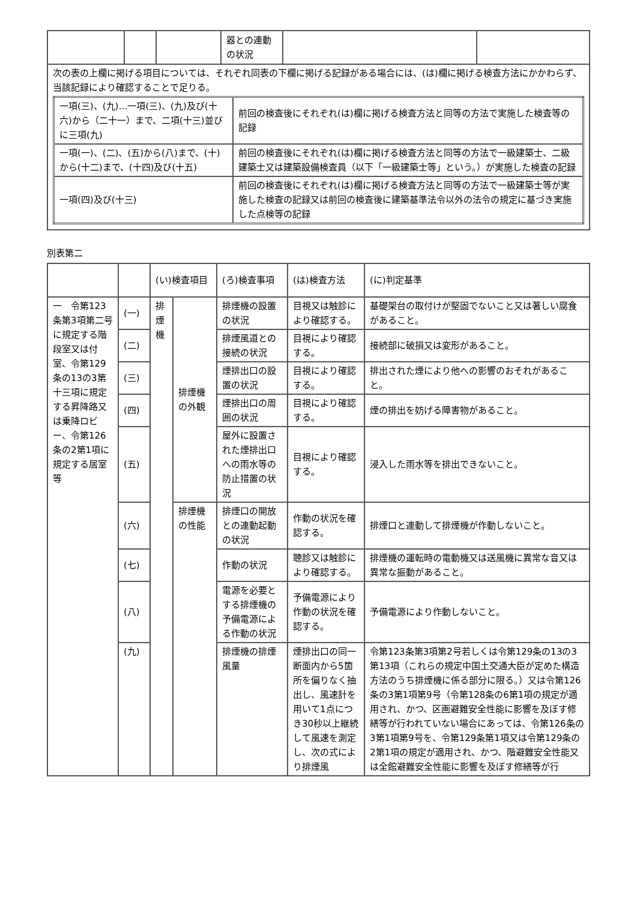| | | | 器との連動の状況 | | |
| 次の表の上欄に掲げる項目については、それぞれ同表の下欄に掲げる記録がある場合には、(は)欄に掲げる検査方法にかかわらず、当該記録により確認することで足りる。 / 一項(三)、(九)…一項(三)、(九)及び(十六)から（二十一）まで、二項(十三)並びに三項(九) / 前回の検査後にそれぞれ(は)欄に掲げる検査方法と同等の方法で実施した検査等の記録 / / 一項(一)、(二)、(五)から(八)まで、(十)から(十二)まで、(十四)及び(十五) / 前回の検査後にそれぞれ(は)欄に掲げる検査方法と同等の方法で一級建築士、二級建築士又は建築設備検査員（以下「一級建築士等」という。）が実施した検査の記録 / / 一項(四)及び(十三) / 前回の検査後にそれぞれ(は)欄に掲げる検査方法と同等の方法で一級建築士等が実施した検査の記録又は前回の検査後に建築基準法令以外の法令の規定に基づき実施した点検等の記録 / | | | | | |
別表第二
| | | (い)検査項目 | | (ろ)検査事項 | (は)検査方法 | (に)判定基準 |
| --- | --- | --- | --- | --- | --- | --- |
| 一 令第123条第3項第二号に規定する階段室又は付室、令第129条の13の3第十三項に規定する昇降路又は乗降ロビー、令第126条の2第1項に規定する居室等 | (一) | 排煙機 | 排煙機の外観 | 排煙機の設置の状況 | 目視又は触診により確認する。 | 基礎架台の取付けが堅固でないこと又は著しい腐食があること。 |
| | (二) | | | 排煙風道との接続の状況 | 目視により確認する。 | 接続部に破損又は変形があること。 |
| | (三) | | | 煙排出口の設置の状況 | 目視により確認する。 | 排出された煙により他への影響のおそれがあること。 |
| | (四) | | | 煙排出口の周囲の状況 | 目視により確認する。 | 煙の排出を妨げる障害物があること。 |
| | (五) | | | 屋外に設置された煙排出口への雨水等の防止措置の状況 | 目視により確認する。 | 浸入した雨水等を排出できないこと。 |
| | (六) | | 排煙機の性能 | 排煙口の開放との連動起動の状況 | 作動の状況を確認する。 | 排煙口と連動して排煙機が作動しないこと。 |
| | (七) | | | 作動の状況 | 聴診又は触診により確認する。 | 排煙機の運転時の電動機又は送風機に異常な音又は異常な振動があること。 |
| | (八) | | | 電源を必要とする排煙機の予備電源による作動の状況 | 予備電源により作動の状況を確認する。 | 予備電源により作動しないこと。 |
| | (九) | | | 排煙機の排煙風量 | 煙排出口の同一断面内から5箇所を偏りなく抽出し、風速計を用いて1点につき30秒以上継続して風速を測定し、次の式により排煙風 | 令第123条第3項第2号若しくは令第129条の13の3第13項（これらの規定中国土交通大臣が定めた構造方法のうち排煙機に係る部分に限る。）又は令第126条の3第1項第9号（令第128条の6第1項の規定が適用され、かつ、区画避難安全性能に影響を及ぼす修繕等が行われていない場合にあっては、令第126条の3第1項第9号を、令第129条第1項又は令第129条の2第1項の規定が適用され、かつ、階避難安全性能又は全館避難安全性能に影響を及ぼす修繕等が行 |